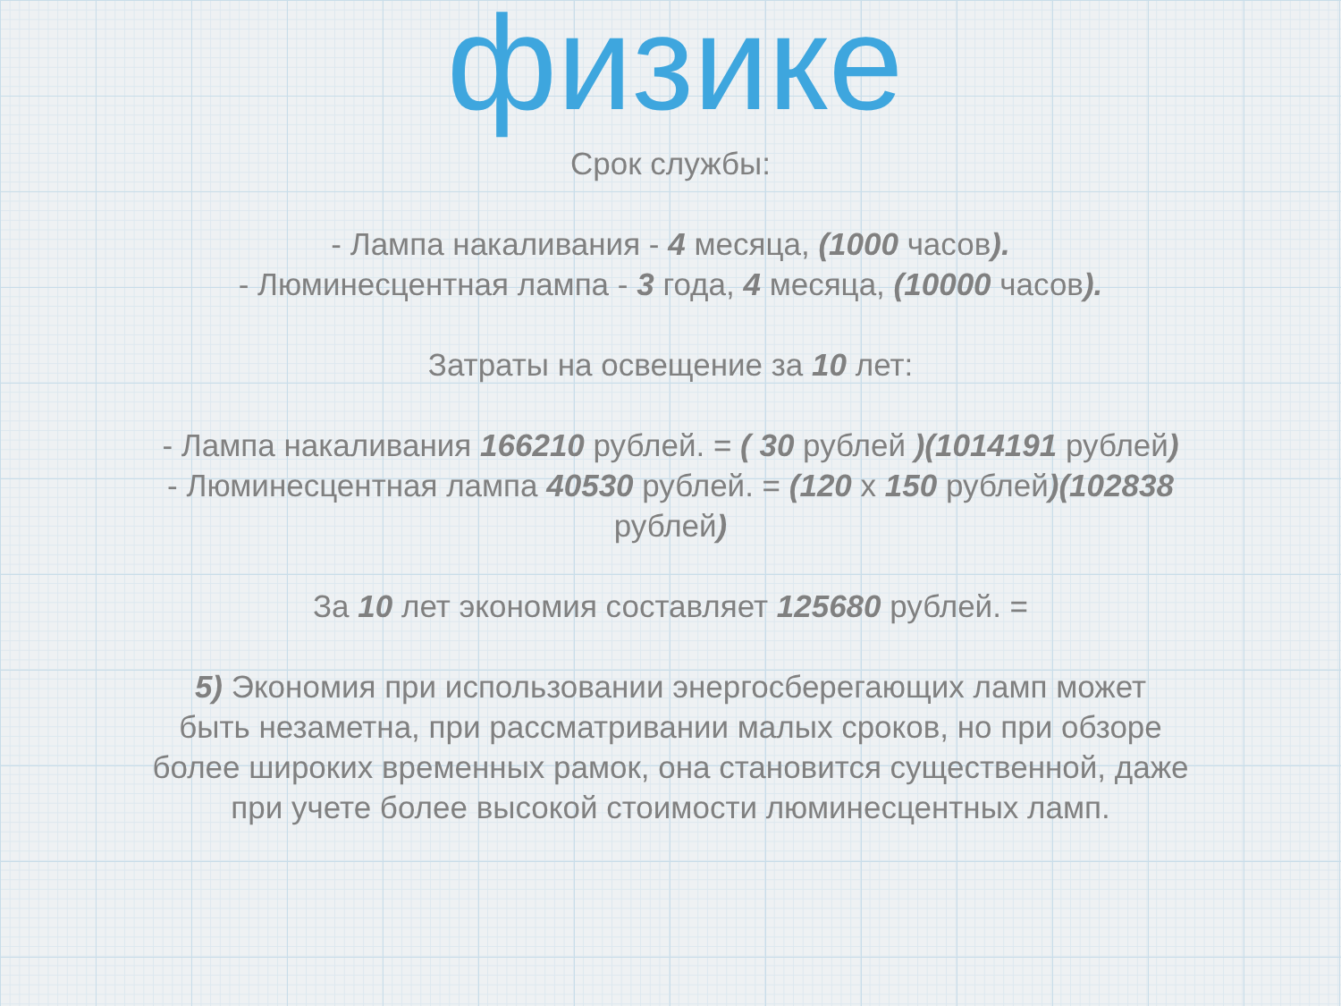физике
Срок службы:
- Лампа накаливания - 4 месяца, (1000 часов).
- Люминесцентная лампа - 3 года, 4 месяца, (10000 часов).
Затраты на освещение за 10 лет:
- Лампа накаливания 166210 рублей. = ( 30 рублей )(1014191 рублей)
- Люминесцентная лампа 40530 рублей. = (120 х 150 рублей)(102838
рублей)
За 10 лет экономия составляет 125680 рублей. =
5) Экономия при использовании энергосберегающих ламп может
быть незаметна, при рассматривании малых сроков, но при обзоре
более широких временных рамок, она становится существенной, даже
при учете более высокой стоимости люминесцентных ламп.